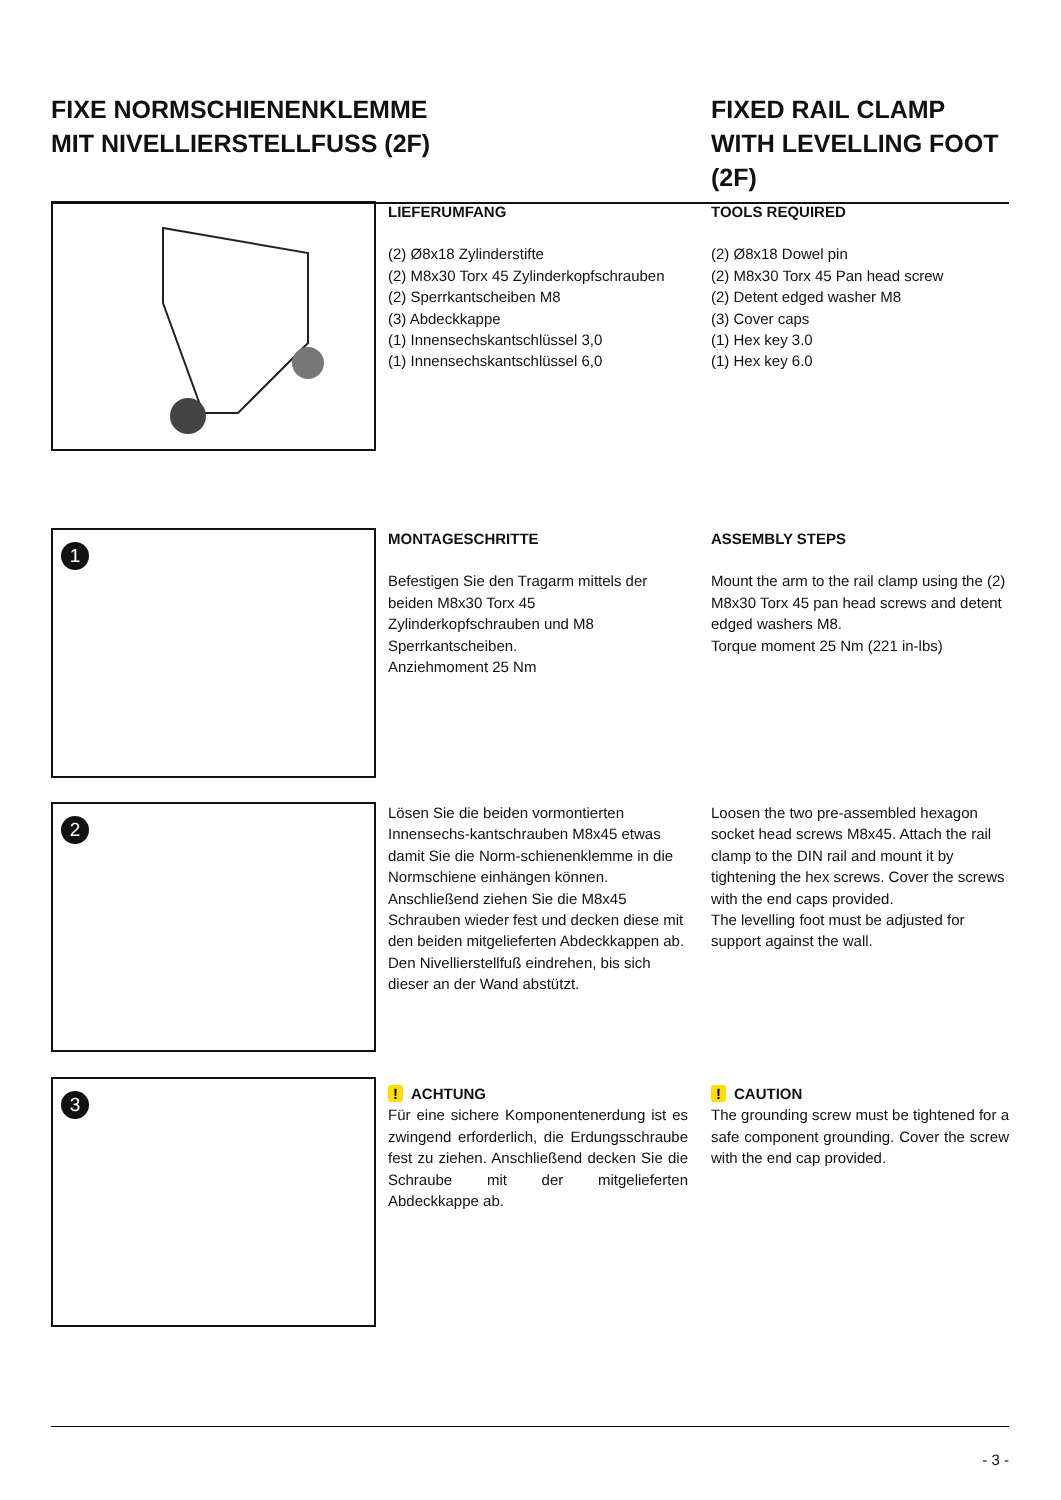FIXE NORMSCHIENENKLEMME
MIT NIVELLIERSTELLFUSS (2F)
FIXED RAIL CLAMP
WITH LEVELLING FOOT (2F)
LIEFERUMFANG
(2) Ø8x18 Zylinderstifte
(2) M8x30 Torx 45 Zylinderkopfschrauben
(2) Sperrkantscheiben M8
(3) Abdeckkappe
(1) Innensechskantschlüssel 3,0
(1) Innensechskantschlüssel 6,0
TOOLS REQUIRED
(2) Ø8x18 Dowel pin
(2) M8x30 Torx 45 Pan head screw
(2) Detent edged washer M8
(3) Cover caps
(1) Hex key 3.0
(1) Hex key 6.0
1
MONTAGESCHRITTE
Befestigen Sie den Tragarm mittels der beiden M8x30 Torx 45 Zylinderkopfschrauben und M8 Sperrkantscheiben.
Anziehmoment 25 Nm
ASSEMBLY STEPS
Mount the arm to the rail clamp using the (2) M8x30 Torx 45 pan head screws and detent edged washers M8.
Torque moment 25 Nm (221 in-lbs)
2
Lösen Sie die beiden vormontierten Innensechs-kantschrauben M8x45 etwas damit Sie die Norm-schienenklemme in die Normschiene einhängen können. Anschließend ziehen Sie die M8x45 Schrauben wieder fest und decken diese mit den beiden mitgelieferten Abdeckkappen ab.
Den Nivellierstellfuß eindrehen, bis sich dieser an der Wand abstützt.
Loosen the two pre-assembled hexagon socket head screws M8x45. Attach the rail clamp to the DIN rail and mount it by tightening the hex screws. Cover the screws with the end caps provided.
The levelling foot must be adjusted for support against the wall.
3
! ACHTUNG
Für eine sichere Komponentenerdung ist es zwingend erforderlich, die Erdungsschraube fest zu ziehen. Anschließend decken Sie die Schraube mit der mitgelieferten Abdeckkappe ab.
! CAUTION
The grounding screw must be tightened for a safe component grounding. Cover the screw with the end cap provided.
- 3 -